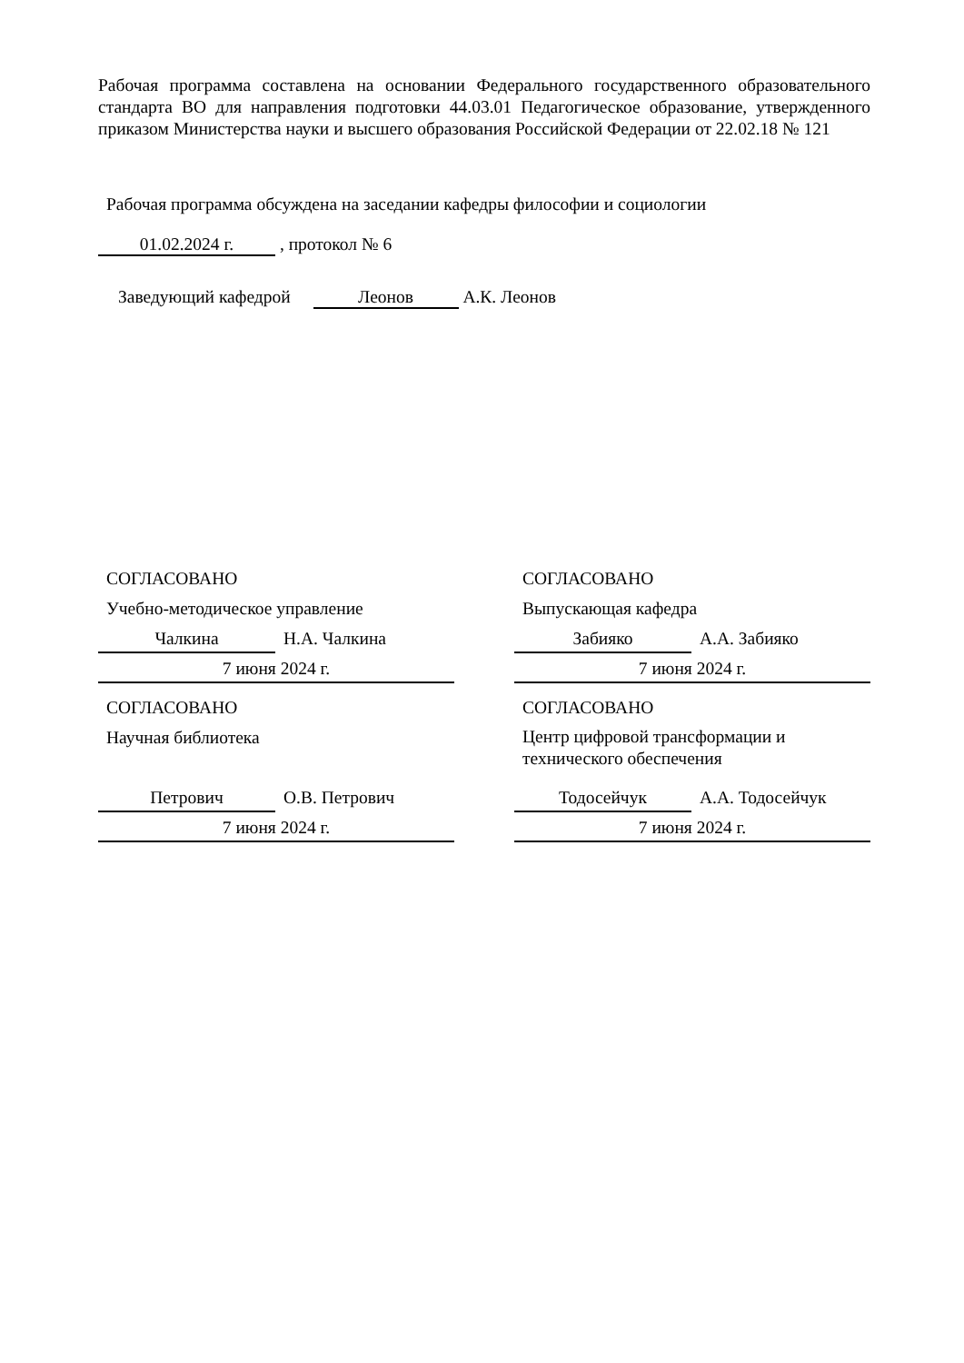Рабочая программа составлена на основании Федерального государственного образовательного стандарта ВО для направления подготовки 44.03.01 Педагогическое образование, утвержденного приказом Министерства науки и высшего образования Российской Федерации от 22.02.18 № 121
Рабочая программа обсуждена на заседании кафедры философии и социологии
01.02.2024 г. , протокол № 6
Заведующий кафедрой Леонов А.К. Леонов
СОГЛАСОВАНО
Учебно-методическое управление
Чалкина Н.А. Чалкина
7 июня 2024 г.
СОГЛАСОВАНО
Научная библиотека
Петрович О.В. Петрович
7 июня 2024 г.
СОГЛАСОВАНО
Выпускающая кафедра
Забияко А.А. Забияко
7 июня 2024 г.
СОГЛАСОВАНО
Центр цифровой трансформации и технического обеспечения
Тодосейчук А.А. Тодосейчук
7 июня 2024 г.